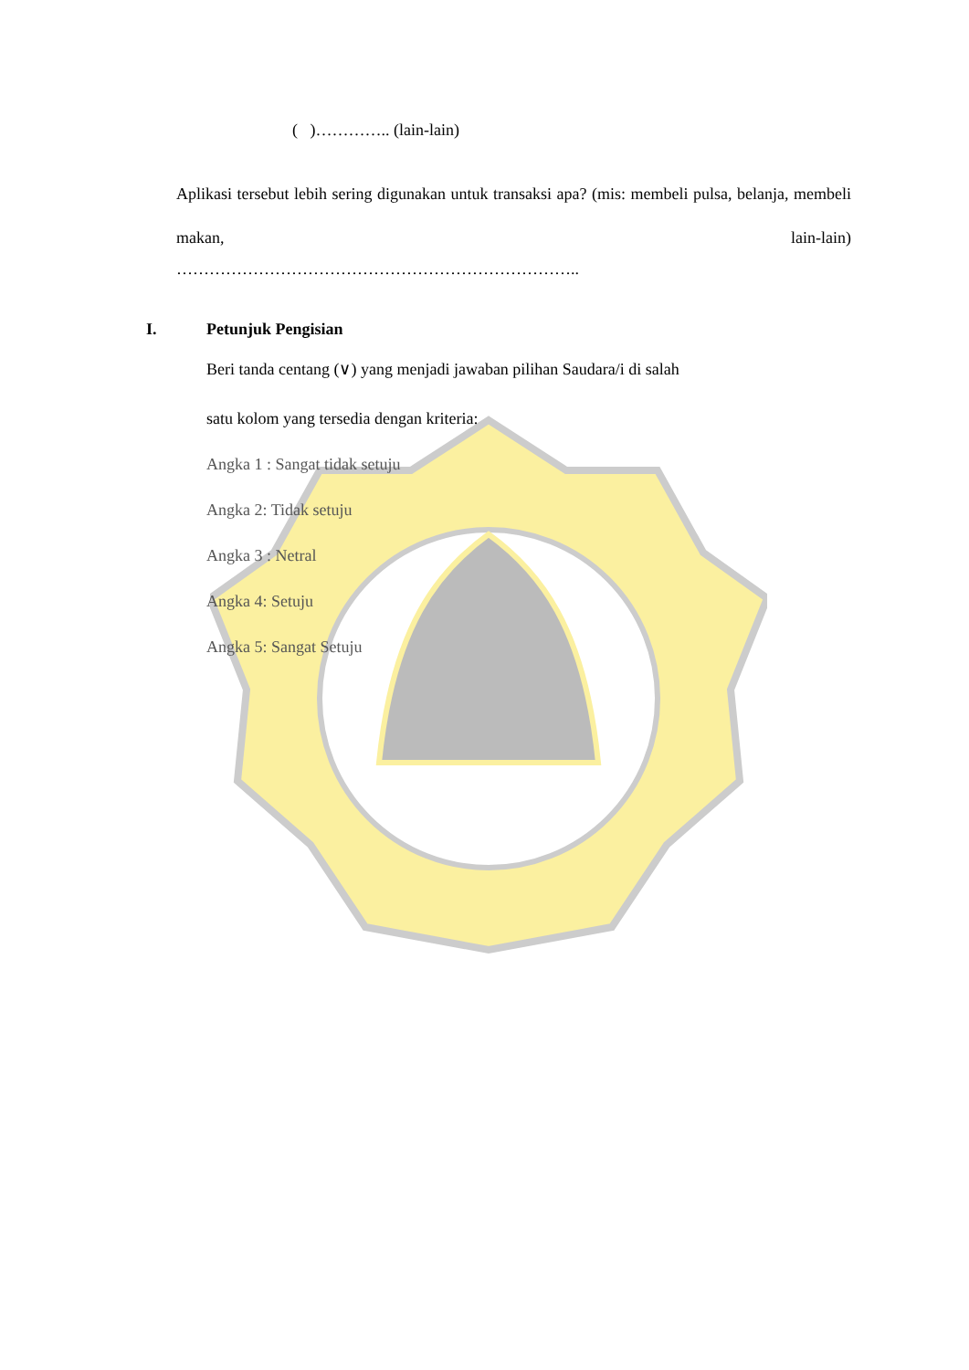( )………….. (lain-lain)
Aplikasi tersebut lebih sering digunakan untuk transaksi apa? (mis: membeli pulsa, belanja, membeli makan, lain-lain)
………………………………………………………………..
I. Petunjuk Pengisian
Beri tanda centang (∨) yang menjadi jawaban pilihan Saudara/i di salah
satu kolom yang tersedia dengan kriteria:
Angka 1 : Sangat tidak setuju
Angka 2: Tidak setuju
Angka 3 : Netral
Angka 4: Setuju
Angka 5: Sangat Setuju